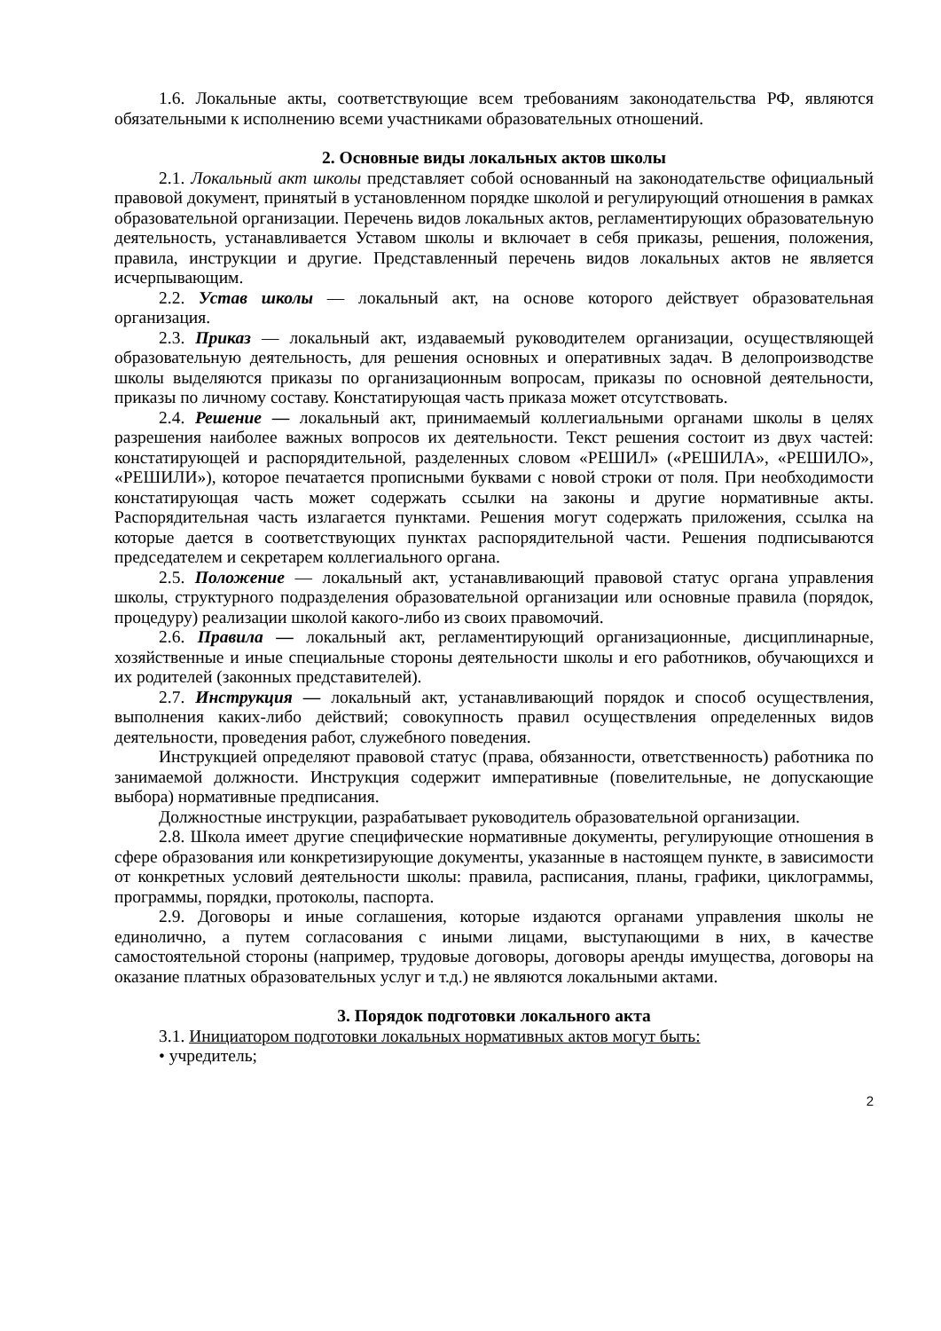1.6. Локальные акты, соответствующие всем требованиям законодательства РФ, являются обязательными к исполнению всеми участниками образовательных отношений.
2. Основные виды локальных актов школы
2.1. Локальный акт школы представляет собой основанный на законодательстве официальный правовой документ, принятый в установленном порядке школой и регулирующий отношения в рамках образовательной организации. Перечень видов локальных актов, регламентирующих образовательную деятельность, устанавливается Уставом школы и включает в себя приказы, решения, положения, правила, инструкции и другие. Представленный перечень видов локальных актов не является исчерпывающим.
2.2. Устав школы — локальный акт, на основе которого действует образовательная организация.
2.3. Приказ — локальный акт, издаваемый руководителем организации, осуществляющей образовательную деятельность, для решения основных и оперативных задач. В делопроизводстве школы выделяются приказы по организационным вопросам, приказы по основной деятельности, приказы по личному составу. Констатирующая часть приказа может отсутствовать.
2.4. Решение — локальный акт, принимаемый коллегиальными органами школы в целях разрешения наиболее важных вопросов их деятельности. Текст решения состоит из двух частей: констатирующей и распорядительной, разделенных словом «РЕШИЛ» («РЕШИЛА», «РЕШИЛО», «РЕШИЛИ»), которое печатается прописными буквами с новой строки от поля. При необходимости констатирующая часть может содержать ссылки на законы и другие нормативные акты. Распорядительная часть излагается пунктами. Решения могут содержать приложения, ссылка на которые дается в соответствующих пунктах распорядительной части. Решения подписываются председателем и секретарем коллегиального органа.
2.5. Положение — локальный акт, устанавливающий правовой статус органа управления школы, структурного подразделения образовательной организации или основные правила (порядок, процедуру) реализации школой какого-либо из своих правомочий.
2.6. Правила — локальный акт, регламентирующий организационные, дисциплинарные, хозяйственные и иные специальные стороны деятельности школы и его работников, обучающихся и их родителей (законных представителей).
2.7. Инструкция — локальный акт, устанавливающий порядок и способ осуществления, выполнения каких-либо действий; совокупность правил осуществления определенных видов деятельности, проведения работ, служебного поведения.
Инструкцией определяют правовой статус (права, обязанности, ответственность) работника по занимаемой должности. Инструкция содержит императивные (повелительные, не допускающие выбора) нормативные предписания.
Должностные инструкции, разрабатывает руководитель образовательной организации.
2.8. Школа имеет другие специфические нормативные документы, регулирующие отношения в сфере образования или конкретизирующие документы, указанные в настоящем пункте, в зависимости от конкретных условий деятельности школы: правила, расписания, планы, графики, циклограммы, программы, порядки, протоколы, паспорта.
2.9. Договоры и иные соглашения, которые издаются органами управления школы не единолично, а путем согласования с иными лицами, выступающими в них, в качестве самостоятельной стороны (например, трудовые договоры, договоры аренды имущества, договоры на оказание платных образовательных услуг и т.д.) не являются локальными актами.
3. Порядок подготовки локального акта
3.1. Инициатором подготовки локальных нормативных актов могут быть:
• учредитель;
2